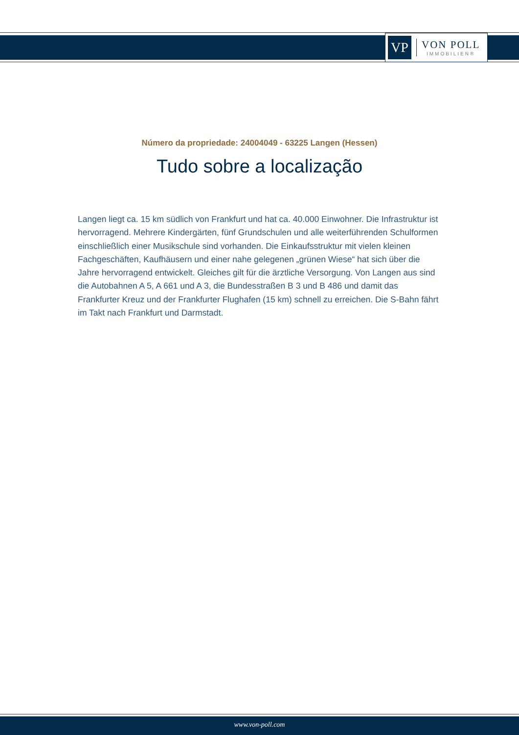VP
VON POLL
IMMOBILIEN®
Número da propriedade: 24004049 - 63225 Langen (Hessen)
Tudo sobre a localização
Langen liegt ca. 15 km südlich von Frankfurt und hat ca. 40.000 Einwohner. Die Infrastruktur ist hervorragend. Mehrere Kindergärten, fünf Grundschulen und alle weiterführenden Schulformen einschließlich einer Musikschule sind vorhanden. Die Einkaufsstruktur mit vielen kleinen Fachgeschäften, Kaufhäusern und einer nahe gelegenen „grünen Wiese“ hat sich über die Jahre hervorragend entwickelt. Gleiches gilt für die ärztliche Versorgung. Von Langen aus sind die Autobahnen A 5, A 661 und A 3, die Bundesstraßen B 3 und B 486 und damit das Frankfurter Kreuz und der Frankfurter Flughafen (15 km) schnell zu erreichen. Die S-Bahn fährt im Takt nach Frankfurt und Darmstadt.
www.von-poll.com